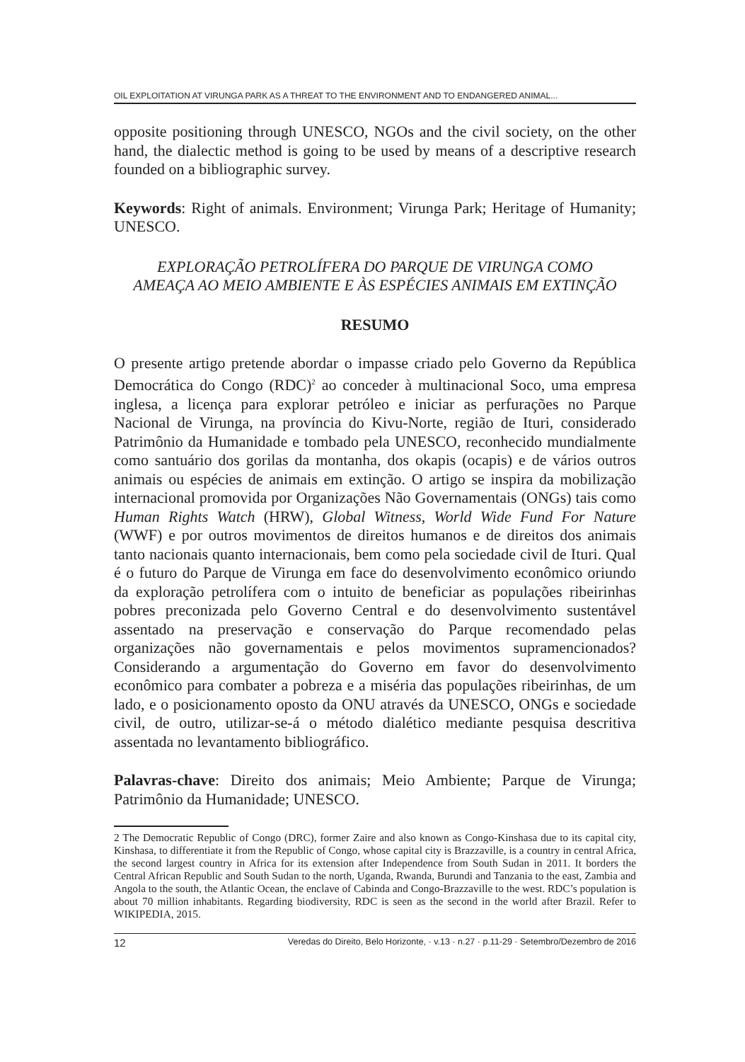OIL EXPLOITATION AT VIRUNGA PARK AS A THREAT TO THE ENVIRONMENT AND TO ENDANGERED ANIMAL...
opposite positioning through UNESCO, NGOs and the civil society, on the other hand, the dialectic method is going to be used by means of a descriptive research founded on a bibliographic survey.
Keywords: Right of animals. Environment; Virunga Park; Heritage of Humanity; UNESCO.
EXPLORAÇÃO PETROLÍFERA DO PARQUE DE VIRUNGA COMO
AMEAÇA AO MEIO AMBIENTE E ÀS ESPÉCIES ANIMAIS EM EXTINÇÃO
RESUMO
O presente artigo pretende abordar o impasse criado pelo Governo da República Democrática do Congo (RDC)<sup>2</sup> ao conceder à multinacional Soco, uma empresa inglesa, a licença para explorar petróleo e iniciar as perfurações no Parque Nacional de Virunga, na província do Kivu-Norte, região de Ituri, considerado Patrimônio da Humanidade e tombado pela UNESCO, reconhecido mundialmente como santuário dos gorilas da montanha, dos okapis (ocapis) e de vários outros animais ou espécies de animais em extinção. O artigo se inspira da mobilização internacional promovida por Organizações Não Governamentais (ONGs) tais como Human Rights Watch (HRW), Global Witness, World Wide Fund For Nature (WWF) e por outros movimentos de direitos humanos e de direitos dos animais tanto nacionais quanto internacionais, bem como pela sociedade civil de Ituri. Qual é o futuro do Parque de Virunga em face do desenvolvimento econômico oriundo da exploração petrolífera com o intuito de beneficiar as populações ribeirinhas pobres preconizada pelo Governo Central e do desenvolvimento sustentável assentado na preservação e conservação do Parque recomendado pelas organizações não governamentais e pelos movimentos supramencionados? Considerando a argumentação do Governo em favor do desenvolvimento econômico para combater a pobreza e a miséria das populações ribeirinhas, de um lado, e o posicionamento oposto da ONU através da UNESCO, ONGs e sociedade civil, de outro, utilizar-se-á o método dialético mediante pesquisa descritiva assentada no levantamento bibliográfico.
Palavras-chave: Direito dos animais; Meio Ambiente; Parque de Virunga; Patrimônio da Humanidade; UNESCO.
2 The Democratic Republic of Congo (DRC), former Zaire and also known as Congo-Kinshasa due to its capital city, Kinshasa, to differentiate it from the Republic of Congo, whose capital city is Brazzaville, is a country in central Africa, the second largest country in Africa for its extension after Independence from South Sudan in 2011. It borders the Central African Republic and South Sudan to the north, Uganda, Rwanda, Burundi and Tanzania to the east, Zambia and Angola to the south, the Atlantic Ocean, the enclave of Cabinda and Congo-Brazzaville to the west. RDC’s population is about 70 million inhabitants. Regarding biodiversity, RDC is seen as the second in the world after Brazil. Refer to WIKIPEDIA, 2015.
12 Veredas do Direito, Belo Horizonte, · v.13 · n.27 · p.11-29 · Setembro/Dezembro de 2016